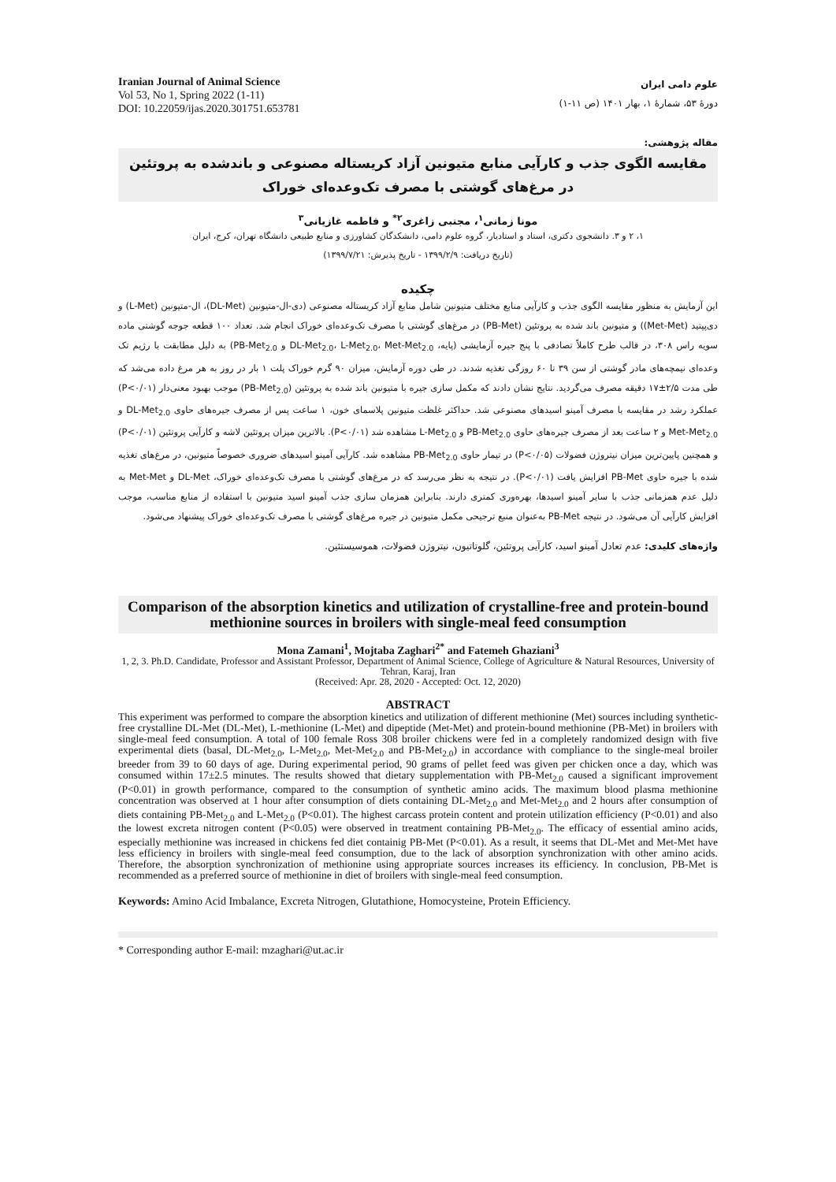Iranian Journal of Animal Science
Vol 53, No 1, Spring 2022 (1-11)
DOI: 10.22059/ijas.2020.301751.653781
علوم دامی ایران
دورهٔ ۵۳، شمارهٔ ۱، بهار ۱۴۰۱ (ص ۱۱-۱)
مقاله پژوهشی:
مقایسه الگوی جذب و کارآیی منابع متیونین آزاد کریستاله مصنوعی و باندشده به پروتئین در مرغ‌های گوشتی با مصرف تک‌وعده‌ای خوراک
مونا زمانی<sup>۱</sup>، مجتبی زاغری<sup>۲*</sup> و فاطمه غازیانی<sup>۳</sup>
۱، ۲ و ۳. دانشجوی دکتری، استاد و استادیار، گروه علوم دامی، دانشکدگان کشاورزی و منابع طبیعی دانشگاه تهران، کرج، ایران
(تاریخ دریافت: ۱۳۹۹/۲/۹ - تاریخ پذیرش: ۱۳۹۹/۷/۲۱)
چکیده
این آزمایش به منظور مقایسه الگوی جذب و کارآیی منابع مختلف متیونین شامل منابع آزاد کریستاله مصنوعی (دی-ال-متیونین (DL-Met)، ال-متیونین (L-Met) و دی‌پپتید (Met-Met)) و متیونین باند شده به پروتئین (PB-Met) در مرغ‌های گوشتی با مصرف تک‌وعده‌ای خوراک انجام شد. تعداد ۱۰۰ قطعه جوجه گوشتی ماده سویه راس ۳۰۸، در قالب طرح کاملاً تصادفی با پنج جیره آزمایشی (پایه، DL-Met<sub>2.0</sub>، L-Met<sub>2.0</sub>، Met-Met<sub>2.0</sub> و PB-Met<sub>2.0</sub>) به دلیل مطابقت با رژیم تک وعده‌ای نیمچه‌های مادر گوشتی از سن ۳۹ تا ۶۰ روزگی تغذیه شدند. در طی دوره آزمایش، میزان ۹۰ گرم خوراک پلت ۱ بار در روز به هر مرغ داده می‌شد که طی مدت ۲/۵±۱۷ دقیقه مصرف می‌گردید. نتایج نشان دادند که مکمل سازی جیره با متیونین باند شده به پروتئین (PB-Met<sub>2.0</sub>) موجب بهبود معنی‌دار (P<۰/۰۱) عملکرد رشد در مقایسه با مصرف آمینو اسیدهای مصنوعی شد. حداکثر غلظت متیونین پلاسمای خون، ۱ ساعت پس از مصرف جیره‌های حاوی DL-Met<sub>2.0</sub> و Met-Met<sub>2.0</sub> و ۲ ساعت بعد از مصرف جیره‌های حاوی PB-Met<sub>2.0</sub> و L-Met<sub>2.0</sub> مشاهده شد (P<۰/۰۱). بالاترین میزان پروتئین لاشه و کارآیی پروتئین (P<۰/۰۱) و همچنین پایین‌ترین میزان نیتروژن فضولات (P<۰/۰۵) در تیمار حاوی PB-Met<sub>2.0</sub> مشاهده شد. کارآیی آمینو اسیدهای ضروری خصوصاً متیونین، در مرغ‌های تغذیه شده با جیره حاوی PB-Met افزایش یافت (P<۰/۰۱). در نتیجه به نظر می‌رسد که در مرغ‌های گوشتی با مصرف تک‌وعده‌ای خوراک، DL-Met و Met-Met به دلیل عدم همزمانی جذب با سایر آمینو اسیدها، بهره‌وری کمتری دارند. بنابراین همزمان سازی جذب آمینو اسید متیونین با استفاده از منابع مناسب، موجب افزایش کارآیی آن می‌شود. در نتیجه PB-Met به‌عنوان منبع ترجیحی مکمل متیونین در جیره مرغ‌های گوشتی با مصرف تک‌وعده‌ای خوراک پیشنهاد می‌شود.
واژه‌های کلیدی: عدم تعادل آمینو اسید، کارآیی پروتئین، گلوتاتیون، نیتروژن فضولات، هموسیستئین.
Comparison of the absorption kinetics and utilization of crystalline-free and protein-bound methionine sources in broilers with single-meal feed consumption
Mona Zamani<sup>1</sup>, Mojtaba Zaghari<sup>2*</sup> and Fatemeh Ghaziani<sup>3</sup>
1, 2, 3. Ph.D. Candidate, Professor and Assistant Professor, Department of Animal Science, College of Agriculture & Natural Resources, University of Tehran, Karaj, Iran
(Received: Apr. 28, 2020 - Accepted: Oct. 12, 2020)
ABSTRACT
This experiment was performed to compare the absorption kinetics and utilization of different methionine (Met) sources including synthetic-free crystalline DL-Met (DL-Met), L-methionine (L-Met) and dipeptide (Met-Met) and protein-bound methionine (PB-Met) in broilers with single-meal feed consumption. A total of 100 female Ross 308 broiler chickens were fed in a completely randomized design with five experimental diets (basal, DL-Met<sub>2.0</sub>, L-Met<sub>2.0</sub>, Met-Met<sub>2.0</sub> and PB-Met<sub>2.0</sub>) in accordance with compliance to the single-meal broiler breeder from 39 to 60 days of age. During experimental period, 90 grams of pellet feed was given per chicken once a day, which was consumed within 17±2.5 minutes. The results showed that dietary supplementation with PB-Met<sub>2.0</sub> caused a significant improvement (P<0.01) in growth performance, compared to the consumption of synthetic amino acids. The maximum blood plasma methionine concentration was observed at 1 hour after consumption of diets containing DL-Met<sub>2.0</sub> and Met-Met<sub>2.0</sub> and 2 hours after consumption of diets containing PB-Met<sub>2.0</sub> and L-Met<sub>2.0</sub> (P<0.01). The highest carcass protein content and protein utilization efficiency (P<0.01) and also the lowest excreta nitrogen content (P<0.05) were observed in treatment containing PB-Met<sub>2.0</sub>. The efficacy of essential amino acids, especially methionine was increased in chickens fed diet containig PB-Met (P<0.01). As a result, it seems that DL-Met and Met-Met have less efficiency in broilers with single-meal feed consumption, due to the lack of absorption synchronization with other amino acids. Therefore, the absorption synchronization of methionine using appropriate sources increases its efficiency. In conclusion, PB-Met is recommended as a preferred source of methionine in diet of broilers with single-meal feed consumption.
Keywords: Amino Acid Imbalance, Excreta Nitrogen, Glutathione, Homocysteine, Protein Efficiency.
* Corresponding author E-mail: mzaghari@ut.ac.ir